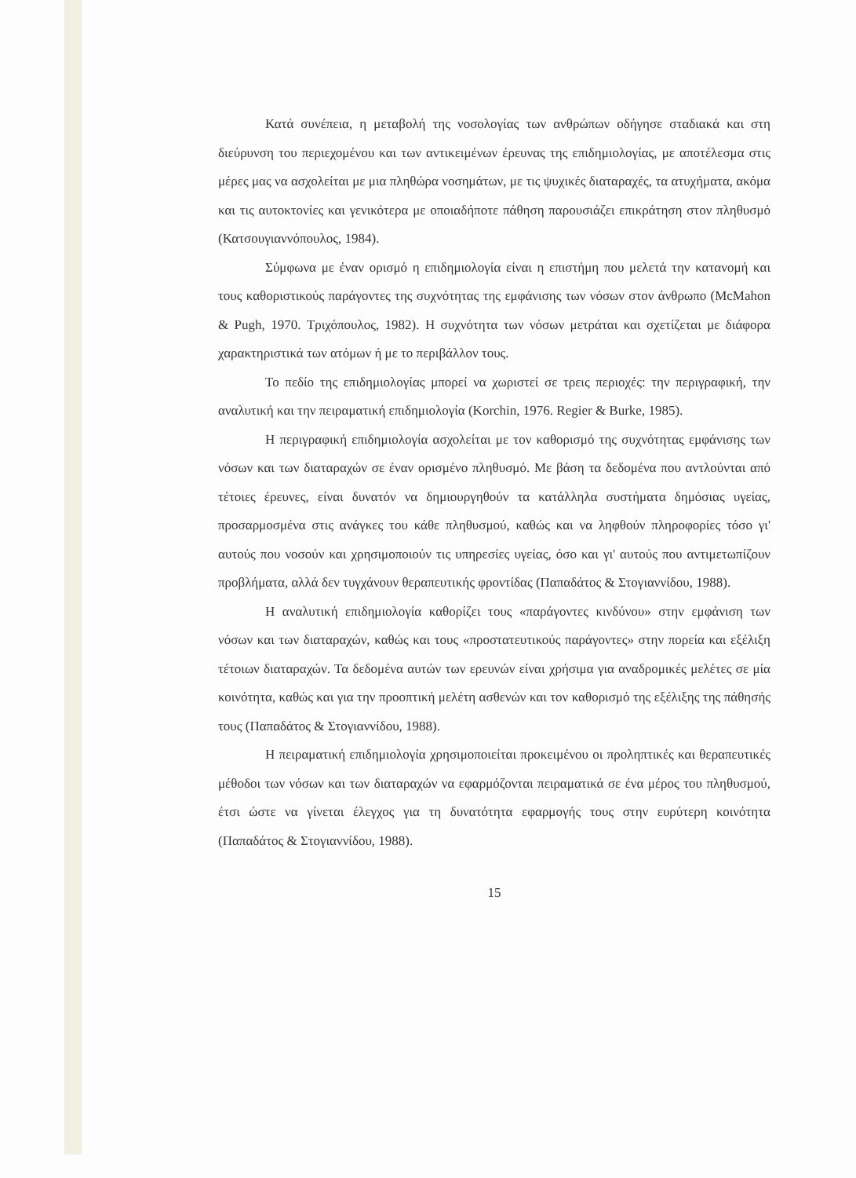Κατά συνέπεια, η μεταβολή της νοσολογίας των ανθρώπων οδήγησε σταδιακά και στη διεύρυνση του περιεχομένου και των αντικειμένων έρευνας της επιδημιολογίας, με αποτέλεσμα στις μέρες μας να ασχολείται με μια πληθώρα νοσημάτων, με τις ψυχικές διαταραχές, τα ατυχήματα, ακόμα και τις αυτοκτονίες και γενικότερα με οποιαδήποτε πάθηση παρουσιάζει επικράτηση στον πληθυσμό (Κατσουγιαννόπουλος, 1984).
Σύμφωνα με έναν ορισμό η επιδημιολογία είναι η επιστήμη που μελετά την κατανομή και τους καθοριστικούς παράγοντες της συχνότητας της εμφάνισης των νόσων στον άνθρωπο (McMahon & Pugh, 1970. Τριχόπουλος, 1982). Η συχνότητα των νόσων μετράται και σχετίζεται με διάφορα χαρακτηριστικά των ατόμων ή με το περιβάλλον τους.
Το πεδίο της επιδημιολογίας μπορεί να χωριστεί σε τρεις περιοχές: την περιγραφική, την αναλυτική και την πειραματική επιδημιολογία (Korchin, 1976. Regier & Burke, 1985).
Η περιγραφική επιδημιολογία ασχολείται με τον καθορισμό της συχνότητας εμφάνισης των νόσων και των διαταραχών σε έναν ορισμένο πληθυσμό. Με βάση τα δεδομένα που αντλούνται από τέτοιες έρευνες, είναι δυνατόν να δημιουργηθούν τα κατάλληλα συστήματα δημόσιας υγείας, προσαρμοσμένα στις ανάγκες του κάθε πληθυσμού, καθώς και να ληφθούν πληροφορίες τόσο γι' αυτούς που νοσούν και χρησιμοποιούν τις υπηρεσίες υγείας, όσο και γι' αυτούς που αντιμετωπίζουν προβλήματα, αλλά δεν τυγχάνουν θεραπευτικής φροντίδας (Παπαδάτος & Στογιαννίδου, 1988).
Η αναλυτική επιδημιολογία καθορίζει τους «παράγοντες κινδύνου» στην εμφάνιση των νόσων και των διαταραχών, καθώς και τους «προστατευτικούς παράγοντες» στην πορεία και εξέλιξη τέτοιων διαταραχών. Τα δεδομένα αυτών των ερευνών είναι χρήσιμα για αναδρομικές μελέτες σε μία κοινότητα, καθώς και για την προοπτική μελέτη ασθενών και τον καθορισμό της εξέλιξης της πάθησής τους (Παπαδάτος & Στογιαννίδου, 1988).
Η πειραματική επιδημιολογία χρησιμοποιείται προκειμένου οι προληπτικές και θεραπευτικές μέθοδοι των νόσων και των διαταραχών να εφαρμόζονται πειραματικά σε ένα μέρος του πληθυσμού, έτσι ώστε να γίνεται έλεγχος για τη δυνατότητα εφαρμογής τους στην ευρύτερη κοινότητα (Παπαδάτος & Στογιαννίδου, 1988).
15